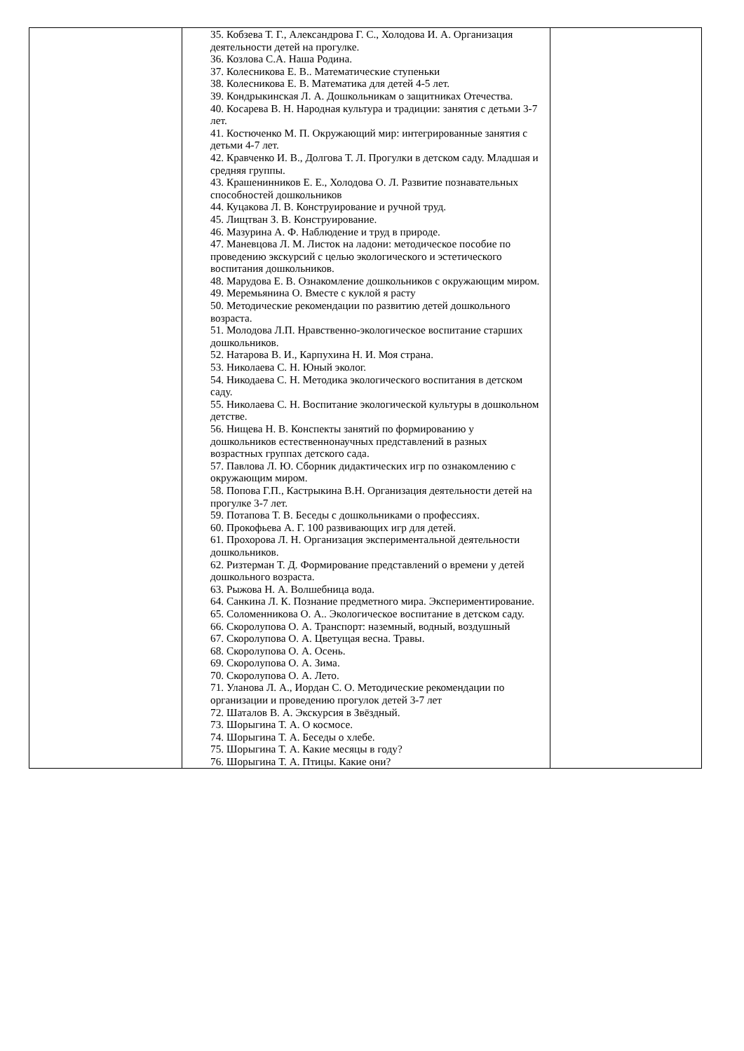| | 35. Кобзева Т. Г., Александрова Г. С., Холодова И. А. Организация деятельности детей на прогулке. 36. Козлова С.А. Наша Родина. 37. Колесникова Е. В.. Математические ступеньки 38. Колесникова Е. В. Математика для детей 4-5 лет. 39. Кондрыкинская Л. А. Дошкольникам о защитниках Отечества. 40. Косарева В. Н. Народная культура и традиции: занятия с детьми 3-7 лет. 41. Костюченко М. П. Окружающий мир: интегрированные занятия с детьми 4-7 лет. 42. Кравченко И. В., Долгова Т. Л. Прогулки в детском саду. Младшая и средняя группы. 43. Крашенинников Е. Е., Холодова О. Л. Развитие познавательных способностей дошкольников 44. Куцакова Л. В. Конструирование и ручной труд. 45. Лищтван З. В. Конструирование. 46. Мазурина А. Ф. Наблюдение и труд в природе. 47. Маневцова Л. М. Листок на ладони: методическое пособие по проведению экскурсий с целью экологического и эстетического воспитания дошкольников. 48. Марудова Е. В. Ознакомление дошкольников с окружающим миром. 49. Меремьянина О. Вместе с куклой я расту 50. Методические рекомендации по развитию детей дошкольного возраста. 51. Молодова Л.П. Нравственно-экологическое воспитание старших дошкольников. 52. Натарова В. И., Карпухина Н. И. Моя страна. 53. Николаева С. Н. Юный эколог. 54. Никодаева С. Н. Методика экологического воспитания в детском саду. 55. Николаева С. Н. Воспитание экологической культуры в дошкольном детстве. 56. Нищева Н. В. Конспекты занятий по формированию у дошкольников естественнонаучных представлений в разных возрастных группах детского сада. 57. Павлова Л. Ю. Сборник дидактических игр по ознакомлению с окружающим миром. 58. Попова Г.П., Кастрыкина В.Н. Организация деятельности детей на прогулке 3-7 лет. 59. Потапова Т. В. Беседы с дошкольниками о профессиях. 60. Прокофьева А. Г. 100 развивающих игр для детей. 61. Прохорова Л. Н. Организация экспериментальной деятельности дошкольников. 62. Ризтерман Т. Д. Формирование представлений о времени у детей дошкольного возраста. 63. Рыжова Н. А. Волшебница вода. 64. Санкина Л. К. Познание предметного мира. Экспериментирование. 65. Соломенникова О. А.. Экологическое воспитание в детском саду. 66. Скоролупова О. А. Транспорт: наземный, водный, воздушный 67. Скоролупова О. А. Цветущая весна. Травы. 68. Скоролупова О. А. Осень. 69. Скоролупова О. А. Зима. 70. Скоролупова О. А. Лето. 71. Уланова Л. А., Иордан С. О. Методические рекомендации по организации и проведению прогулок детей 3-7 лет 72. Шаталов В. А. Экскурсия в Звёздный. 73. Шорыгина Т. А. О космосе. 74. Шорыгина Т. А. Беседы о хлебе. 75. Шорыгина Т. А. Какие месяцы в году? 76. Шорыгина Т. А. Птицы. Какие они? | |